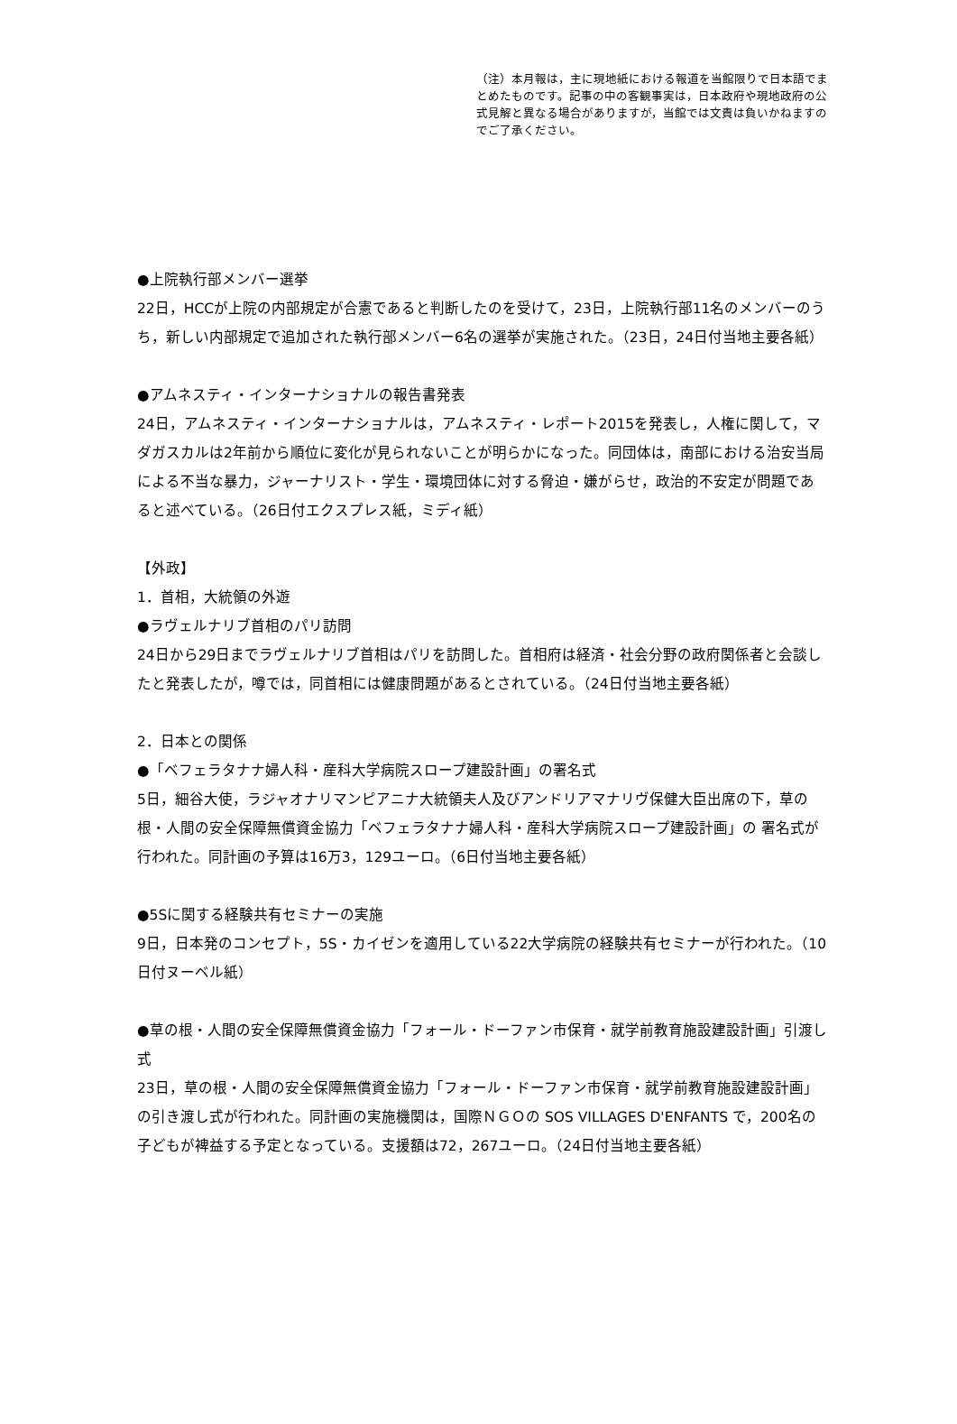（注）本月報は，主に現地紙における報道を当館限りで日本語でまとめたものです。記事の中の客観事実は，日本政府や現地政府の公式見解と異なる場合がありますが，当館では文責は負いかねますのでご了承ください。
●上院執行部メンバー選挙
22日，HCCが上院の内部規定が合憲であると判断したのを受けて，23日，上院執行部11名のメンバーのうち，新しい内部規定で追加された執行部メンバー6名の選挙が実施された。（23日，24日付当地主要各紙）
●アムネスティ・インターナショナルの報告書発表
24日，アムネスティ・インターナショナルは，アムネスティ・レポート2015を発表し，人権に関して，マダガスカルは2年前から順位に変化が見られないことが明らかになった。同団体は，南部における治安当局による不当な暴力，ジャーナリスト・学生・環境団体に対する脅迫・嫌がらせ，政治的不安定が問題であると述べている。（26日付エクスプレス紙，ミディ紙）
【外政】
1．首相，大統領の外遊
●ラヴェルナリブ首相のパリ訪問
24日から29日までラヴェルナリブ首相はパリを訪問した。首相府は経済・社会分野の政府関係者と会談したと発表したが，噂では，同首相には健康問題があるとされている。（24日付当地主要各紙）
2．日本との関係
●「ベフェラタナナ婦人科・産科大学病院スロープ建設計画」の署名式
5日，細谷大使，ラジャオナリマンピアニナ大統領夫人及びアンドリアマナリヴ保健大臣出席の下，草の根・人間の安全保障無償資金協力「ベフェラタナナ婦人科・産科大学病院スロープ建設計画」の 署名式が行われた。同計画の予算は16万3，129ユーロ。（6日付当地主要各紙）
●5Sに関する経験共有セミナーの実施
9日，日本発のコンセプト，5S・カイゼンを適用している22大学病院の経験共有セミナーが行われた。（10日付ヌーベル紙）
●草の根・人間の安全保障無償資金協力「フォール・ドーファン市保育・就学前教育施設建設計画」引渡し式
23日，草の根・人間の安全保障無償資金協力「フォール・ドーファン市保育・就学前教育施設建設計画」の引き渡し式が行われた。同計画の実施機関は，国際ＮＧＯの SOS VILLAGES D'ENFANTS で，200名の子どもが裨益する予定となっている。支援額は72，267ユーロ。（24日付当地主要各紙）